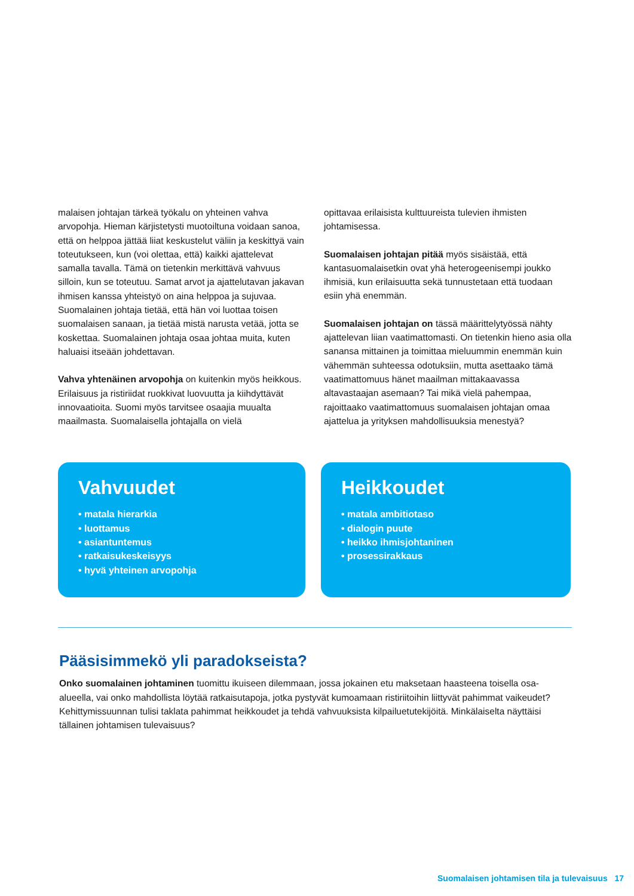malaisen johtajan tärkeä työkalu on yhteinen vahva arvopohja. Hieman kärjistetysti muotoiltuna voidaan sanoa, että on helppoa jättää liiat keskustelut väliin ja keskittyä vain toteutukseen, kun (voi olettaa, että) kaikki ajattelevat samalla tavalla. Tämä on tietenkin merkittävä vahvuus silloin, kun se toteutuu. Samat arvot ja ajattelutavan jakavan ihmisen kanssa yhteistyö on aina helppoa ja sujuvaa. Suomalainen johtaja tietää, että hän voi luottaa toisen suomalaisen sanaan, ja tietää mistä narusta vetää, jotta se koskettaa. Suomalainen johtaja osaa johtaa muita, kuten haluaisi itseään johdettavan.
Vahva yhtenäinen arvopohja on kuitenkin myös heikkous. Erilaisuus ja ristiriidat ruokkivat luovuutta ja kiihdyttävät innovaatioita. Suomi myös tarvitsee osaajia muualta maailmasta. Suomalaisella johtajalla on vielä
opittavaa erilaisista kulttuureista tulevien ihmisten johtamisessa.
Suomalaisen johtajan pitää myös sisäistää, että kantasuomalaisetkin ovat yhä heterogeenisempi joukko ihmisiä, kun erilaisuutta sekä tunnustetaan että tuodaan esiin yhä enemmän.
Suomalaisen johtajan on tässä määrittelytyössä nähty ajattelevan liian vaatimattomasti. On tietenkin hieno asia olla sanansa mittainen ja toimittaa mieluummin enemmän kuin vähemmän suhteessa odotuksiin, mutta asettaako tämä vaatimattomuus hänet maailman mittakaavassa altavastaajan asemaan? Tai mikä vielä pahempaa, rajoittaako vaatimattomuus suomalaisen johtajan omaa ajattelua ja yrityksen mahdollisuuksia menestyä?
Vahvuudet
• matala hierarkia
• luottamus
• asiantuntemus
• ratkaisukeskeisyys
• hyvä yhteinen arvopohja
Heikkoudet
• matala ambitiotaso
• dialogin puute
• heikko ihmisjohtaninen
• prosessirakkaus
Pääsisimmekö yli paradokseista?
Onko suomalainen johtaminen tuomittu ikuiseen dilemmaan, jossa jokainen etu maksetaan haasteena toisella osa-alueella, vai onko mahdollista löytää ratkaisutapoja, jotka pystyvät kumoamaan ristiriitoihin liittyvät pahimmat vaikeudet? Kehittymissuunnan tulisi taklata pahimmat heikkoudet ja tehdä vahvuuksista kilpailuetutekijöitä. Minkälaiselta näyttäisi tällainen johtamisen tulevaisuus?
Suomalaisen johtamisen tila ja tulevaisuus 17